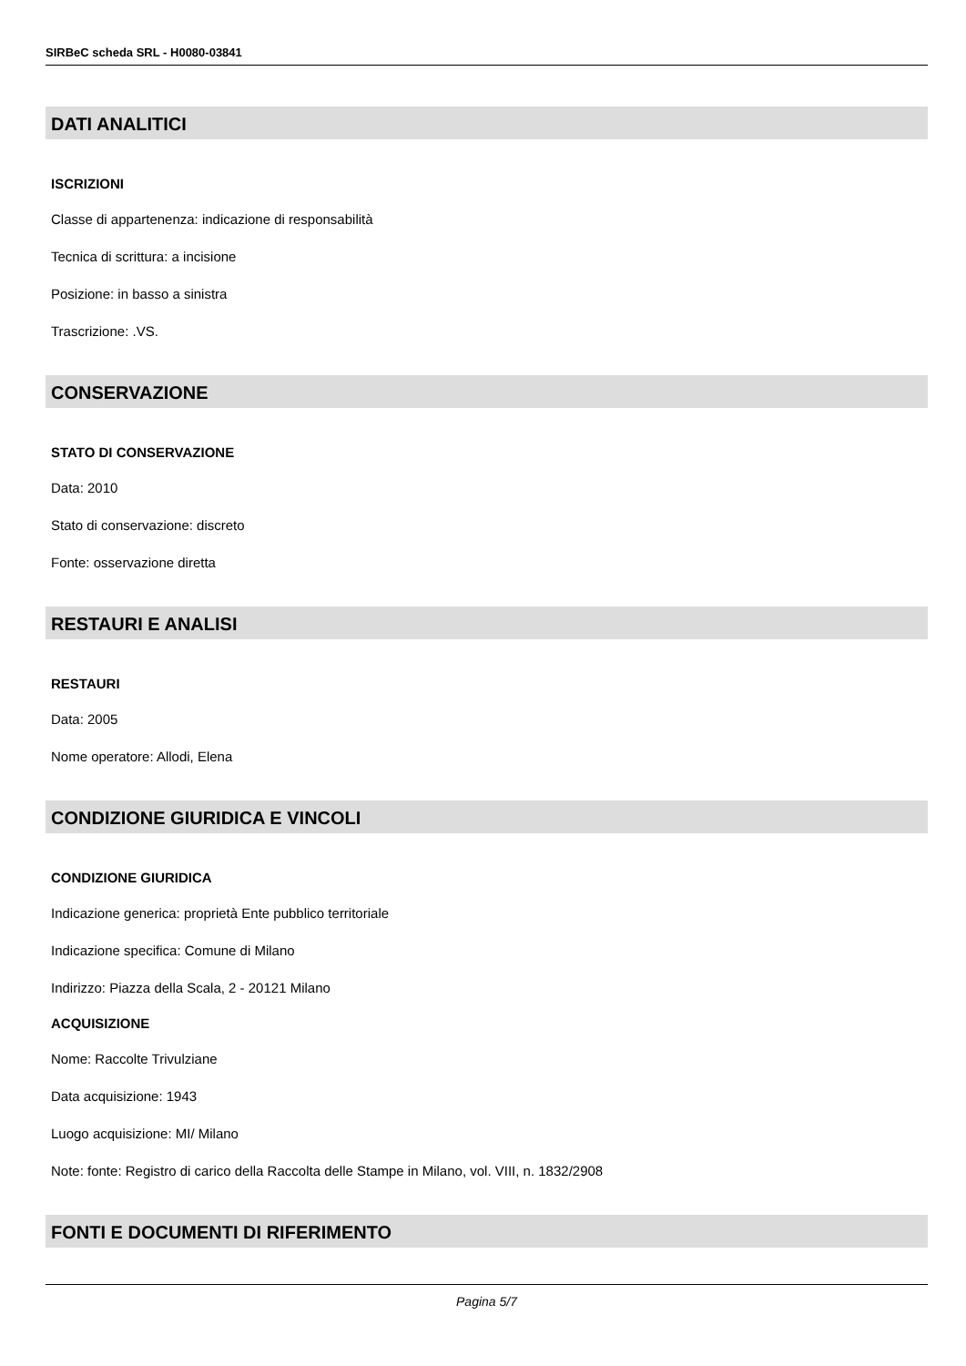SIRBeC scheda SRL - H0080-03841
DATI ANALITICI
ISCRIZIONI
Classe di appartenenza: indicazione di responsabilità
Tecnica di scrittura: a incisione
Posizione: in basso a sinistra
Trascrizione: .VS.
CONSERVAZIONE
STATO DI CONSERVAZIONE
Data: 2010
Stato di conservazione: discreto
Fonte: osservazione diretta
RESTAURI E ANALISI
RESTAURI
Data: 2005
Nome operatore: Allodi, Elena
CONDIZIONE GIURIDICA E VINCOLI
CONDIZIONE GIURIDICA
Indicazione generica: proprietà Ente pubblico territoriale
Indicazione specifica: Comune di Milano
Indirizzo: Piazza della Scala, 2 - 20121 Milano
ACQUISIZIONE
Nome: Raccolte Trivulziane
Data acquisizione: 1943
Luogo acquisizione: MI/ Milano
Note: fonte: Registro di carico della Raccolta delle Stampe in Milano, vol. VIII, n. 1832/2908
FONTI E DOCUMENTI DI RIFERIMENTO
Pagina 5/7